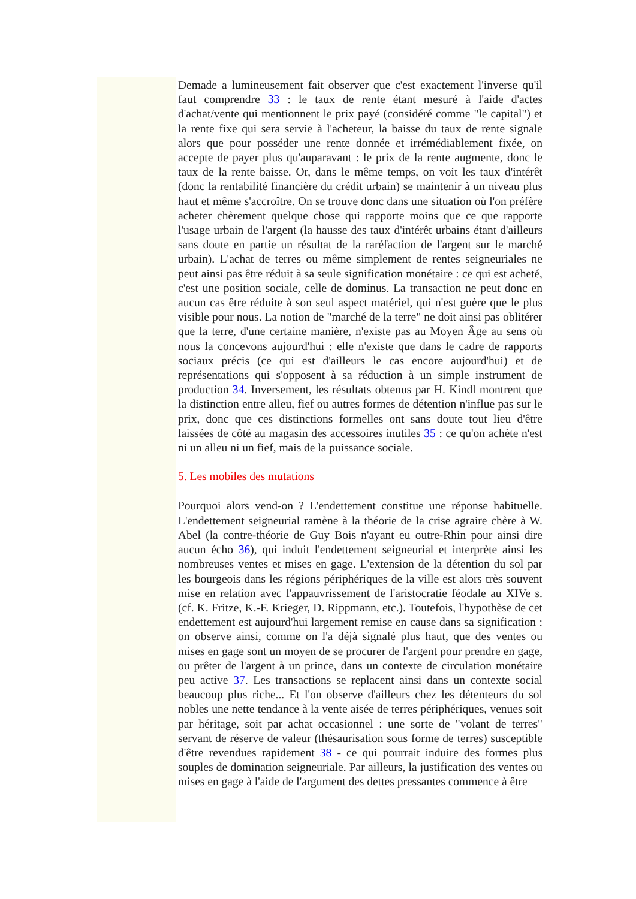Demade a lumineusement fait observer que c'est exactement l'inverse qu'il faut comprendre 33 : le taux de rente étant mesuré à l'aide d'actes d'achat/vente qui mentionnent le prix payé (considéré comme "le capital") et la rente fixe qui sera servie à l'acheteur, la baisse du taux de rente signale alors que pour posséder une rente donnée et irrémédiablement fixée, on accepte de payer plus qu'auparavant : le prix de la rente augmente, donc le taux de la rente baisse. Or, dans le même temps, on voit les taux d'intérêt (donc la rentabilité financière du crédit urbain) se maintenir à un niveau plus haut et même s'accroître. On se trouve donc dans une situation où l'on préfère acheter chèrement quelque chose qui rapporte moins que ce que rapporte l'usage urbain de l'argent (la hausse des taux d'intérêt urbains étant d'ailleurs sans doute en partie un résultat de la raréfaction de l'argent sur le marché urbain). L'achat de terres ou même simplement de rentes seigneuriales ne peut ainsi pas être réduit à sa seule signification monétaire : ce qui est acheté, c'est une position sociale, celle de dominus. La transaction ne peut donc en aucun cas être réduite à son seul aspect matériel, qui n'est guère que le plus visible pour nous. La notion de "marché de la terre" ne doit ainsi pas oblitérer que la terre, d'une certaine manière, n'existe pas au Moyen Âge au sens où nous la concevons aujourd'hui : elle n'existe que dans le cadre de rapports sociaux précis (ce qui est d'ailleurs le cas encore aujourd'hui) et de représentations qui s'opposent à sa réduction à un simple instrument de production 34. Inversement, les résultats obtenus par H. Kindl montrent que la distinction entre alleu, fief ou autres formes de détention n'influe pas sur le prix, donc que ces distinctions formelles ont sans doute tout lieu d'être laissées de côté au magasin des accessoires inutiles 35 : ce qu'on achète n'est ni un alleu ni un fief, mais de la puissance sociale.
5. Les mobiles des mutations
Pourquoi alors vend-on ? L'endettement constitue une réponse habituelle. L'endettement seigneurial ramène à la théorie de la crise agraire chère à W. Abel (la contre-théorie de Guy Bois n'ayant eu outre-Rhin pour ainsi dire aucun écho 36), qui induit l'endettement seigneurial et interprète ainsi les nombreuses ventes et mises en gage. L'extension de la détention du sol par les bourgeois dans les régions périphériques de la ville est alors très souvent mise en relation avec l'appauvrissement de l'aristocratie féodale au XIVe s. (cf. K. Fritze, K.-F. Krieger, D. Rippmann, etc.). Toutefois, l'hypothèse de cet endettement est aujourd'hui largement remise en cause dans sa signification : on observe ainsi, comme on l'a déjà signalé plus haut, que des ventes ou mises en gage sont un moyen de se procurer de l'argent pour prendre en gage, ou prêter de l'argent à un prince, dans un contexte de circulation monétaire peu active 37. Les transactions se replacent ainsi dans un contexte social beaucoup plus riche... Et l'on observe d'ailleurs chez les détenteurs du sol nobles une nette tendance à la vente aisée de terres périphériques, venues soit par héritage, soit par achat occasionnel : une sorte de "volant de terres" servant de réserve de valeur (thésaurisation sous forme de terres) susceptible d'être revendues rapidement 38 - ce qui pourrait induire des formes plus souples de domination seigneuriale. Par ailleurs, la justification des ventes ou mises en gage à l'aide de l'argument des dettes pressantes commence à être